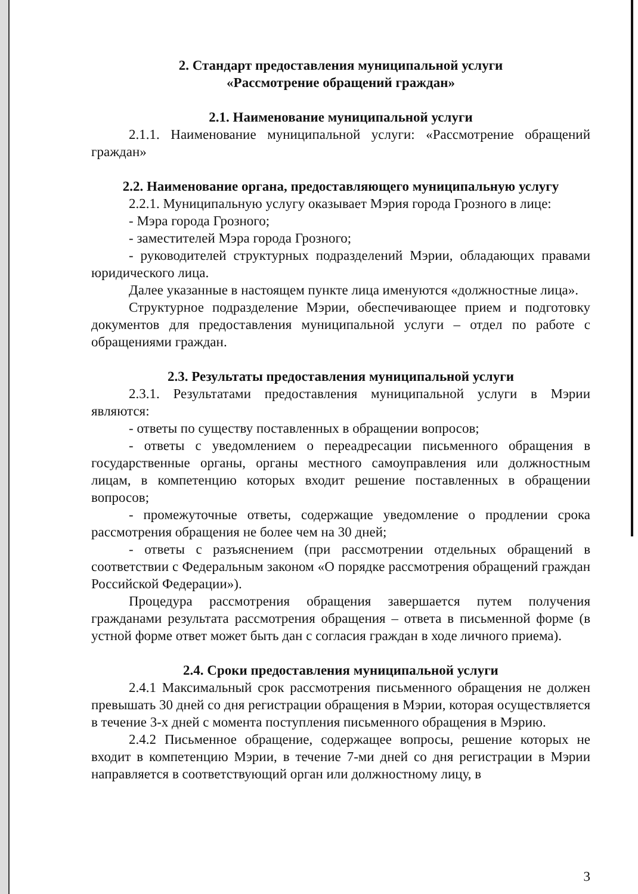2. Стандарт предоставления муниципальной услуги
«Рассмотрение обращений граждан»
2.1. Наименование муниципальной услуги
2.1.1. Наименование муниципальной услуги: «Рассмотрение обращений граждан»
2.2. Наименование органа, предоставляющего муниципальную услугу
2.2.1. Муниципальную услугу оказывает Мэрия города Грозного в лице:
- Мэра города Грозного;
- заместителей Мэра города Грозного;
- руководителей структурных подразделений Мэрии, обладающих правами юридического лица.
Далее указанные в настоящем пункте лица именуются «должностные лица».
Структурное подразделение Мэрии, обеспечивающее прием и подготовку документов для предоставления муниципальной услуги – отдел по работе с обращениями граждан.
2.3. Результаты предоставления муниципальной услуги
2.3.1. Результатами предоставления муниципальной услуги в Мэрии являются:
- ответы по существу поставленных в обращении вопросов;
- ответы с уведомлением о переадресации письменного обращения в государственные органы, органы местного самоуправления или должностным лицам, в компетенцию которых входит решение поставленных в обращении вопросов;
- промежуточные ответы, содержащие уведомление о продлении срока рассмотрения обращения не более чем на 30 дней;
- ответы с разъяснением (при рассмотрении отдельных обращений в соответствии с Федеральным законом «О порядке рассмотрения обращений граждан Российской Федерации»).
Процедура рассмотрения обращения завершается путем получения гражданами результата рассмотрения обращения – ответа в письменной форме (в устной форме ответ может быть дан с согласия граждан в ходе личного приема).
2.4. Сроки предоставления муниципальной услуги
2.4.1 Максимальный срок рассмотрения письменного обращения не должен превышать 30 дней со дня регистрации обращения в Мэрии, которая осуществляется в течение 3-х дней с момента поступления письменного обращения в Мэрию.
2.4.2 Письменное обращение, содержащее вопросы, решение которых не входит в компетенцию Мэрии, в течение 7-ми дней со дня регистрации в Мэрии направляется в соответствующий орган или должностному лицу, в
3